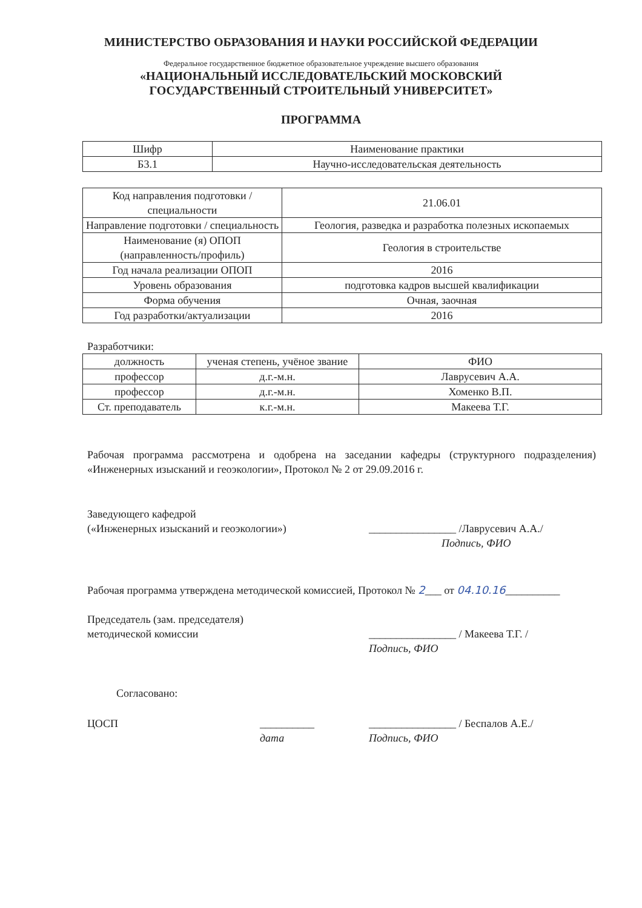МИНИСТЕРСТВО ОБРАЗОВАНИЯ И НАУКИ РОССИЙСКОЙ ФЕДЕРАЦИИ
Федеральное государственное бюджетное образовательное учреждение высшего образования
«НАЦИОНАЛЬНЫЙ ИССЛЕДОВАТЕЛЬСКИЙ МОСКОВСКИЙ
ГОСУДАРСТВЕННЫЙ СТРОИТЕЛЬНЫЙ УНИВЕРСИТЕТ»
ПРОГРАММА
| Шифр | Наименование практики |
| --- | --- |
| Б3.1 | Научно-исследовательская деятельность |
| Код направления подготовки / специальности | 21.06.01 |
| Направление подготовки / специальность | Геология, разведка и разработка полезных ископаемых |
| Наименование (я) ОПОП (направленность/профиль) | Геология в строительстве |
| Год начала реализации ОПОП | 2016 |
| Уровень образования | подготовка кадров высшей квалификации |
| Форма обучения | Очная, заочная |
| Год разработки/актуализации | 2016 |
Разработчики:
| должность | ученая степень, учёное звание | ФИО |
| --- | --- | --- |
| профессор | д.г.-м.н. | Лаврусевич А.А. |
| профессор | д.г.-м.н. | Хоменко В.П. |
| Ст. преподаватель | к.г.-м.н. | Макеева Т.Г. |
Рабочая программа рассмотрена и одобрена на заседании кафедры (структурного подразделения) «Инженерных изысканий и геоэкологии», Протокол № 2 от 29.09.2016 г.
Заведующего кафедрой
(«Инженерных изысканий и геоэкологии»)
________________ /Лаврусевич А.А./
Подпись, ФИО
Рабочая программа утверждена методической комиссией, Протокол № 2___ от 04.10.16__________
Председатель (зам. председателя)
методической комиссии
________________ / Макеева Т.Г. /
Подпись, ФИО
Согласовано:
ЦОСП __________
дата
________________ / Беспалов А.Е./
Подпись, ФИО